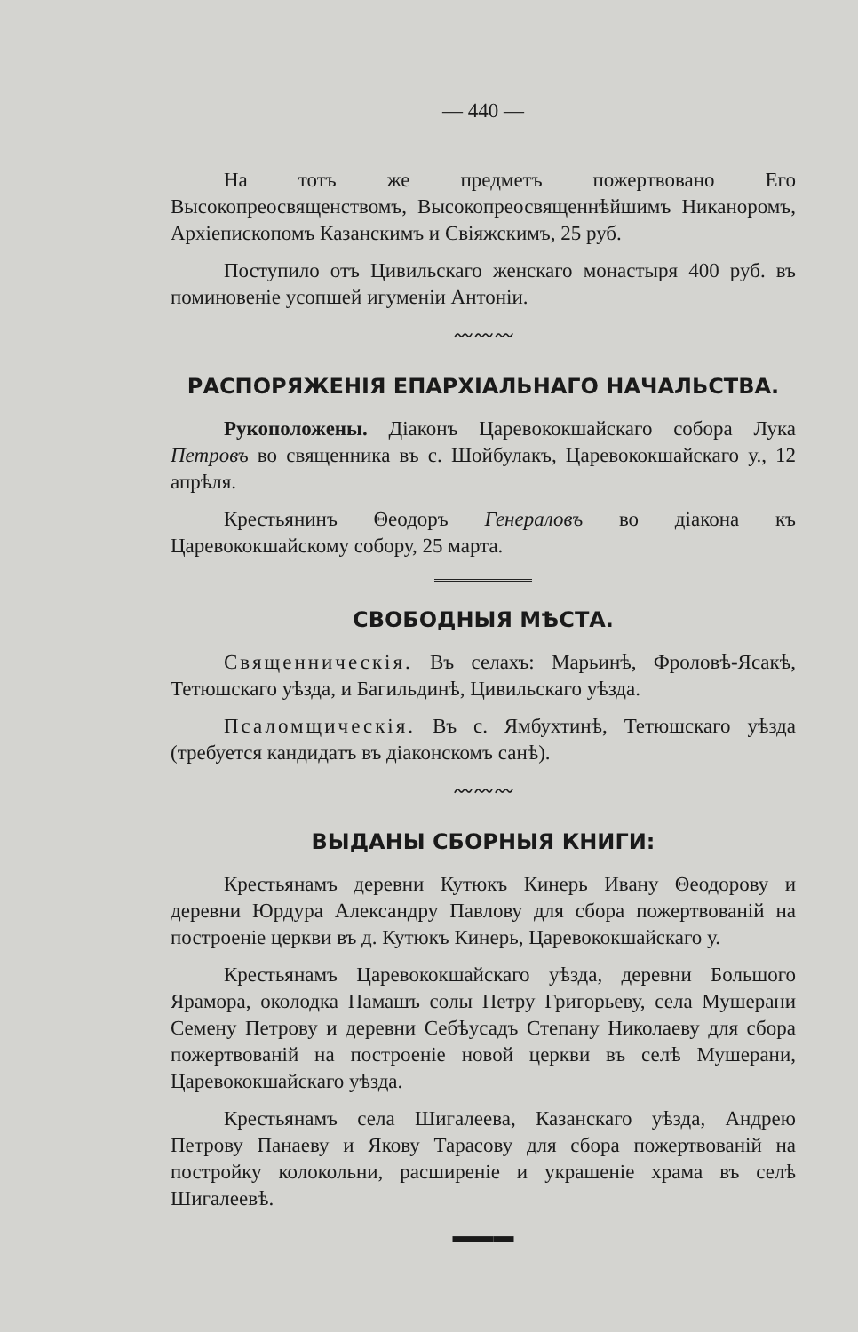— 440 —
На тотъ же предметъ пожертвовано Его Высокопреосвященствомъ, Высокопреосвященнѣйшимъ Никаноромъ, Архіепископомъ Казанскимъ и Свіяжскимъ, 25 руб.
Поступило отъ Цивильскаго женскаго монастыря 400 руб. въ поминовеніе усопшей игуменіи Антоніи.
〰〰〰
РАСПОРЯЖЕНІЯ ЕПАРХІАЛЬНАГО НАЧАЛЬСТВА.
Рукоположены. Діаконъ Царевококшайскаго собора Лука Петровъ во священника въ с. Шойбулакъ, Царевококшайскаго у., 12 апрѣля.
Крестьянинъ Θеодоръ Генераловъ во діакона къ Царевококшайскому собору, 25 марта.
СВОБОДНЫЯ МѢСТА.
Священническія. Въ селахъ: Марьинѣ, Фроловѣ-Ясакѣ, Тетюшскаго уѣзда, и Багильдинѣ, Цивильскаго уѣзда.
Псаломщическія. Въ с. Ямбухтинѣ, Тетюшскаго уѣзда (требуется кандидатъ въ діаконскомъ санѣ).
〰〰〰
ВЫДАНЫ СБОРНЫЯ КНИГИ:
Крестьянамъ деревни Кутюкъ Кинерь Ивану Θеодорову и деревни Юрдура Александру Павлову для сбора пожертвованій на построеніе церкви въ д. Кутюкъ Кинерь, Царевококшайскаго у.
Крестьянамъ Царевококшайскаго уѣзда, деревни Большого Ярамора, околодка Памашъ солы Петру Григорьеву, села Мушерани Семену Петрову и деревни Себѣусадъ Степану Николаеву для сбора пожертвованій на построеніе новой церкви въ селѣ Мушерани, Царевококшайскаго уѣзда.
Крестьянамъ села Шигалеева, Казанскаго уѣзда, Андрею Петрову Панаеву и Якову Тарасову для сбора пожертвованій на постройку колокольни, расширеніе и украшеніе храма въ селѣ Шигалеевѣ.
▬▬▬